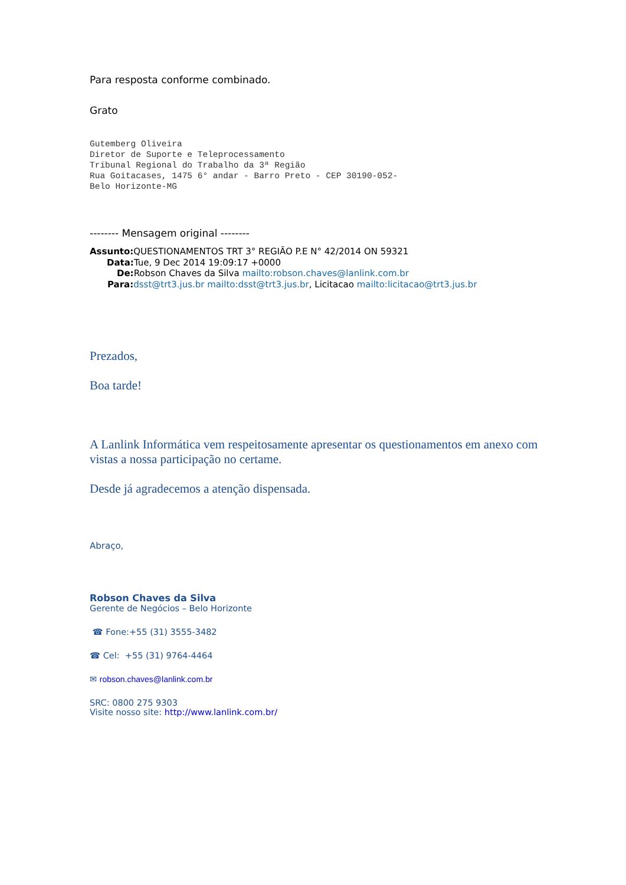Para resposta conforme combinado.
Grato
Gutemberg Oliveira Diretor de Suporte e Teleprocessamento Tribunal Regional do Trabalho da 3ª Região Rua Goitacases, 1475 6° andar - Barro Preto - CEP 30190-052- Belo Horizonte-MG
-------- Mensagem original --------
Assunto: QUESTIONAMENTOS TRT 3° REGIÃO P.E N° 42/2014 ON 59321
Data: Tue, 9 Dec 2014 19:09:17 +0000
De: Robson Chaves da Silva mailto:robson.chaves@lanlink.com.br
Para: dsst@trt3.jus.br mailto:dsst@trt3.jus.br, Licitacao mailto:licitacao@trt3.jus.br
Prezados,
Boa tarde!
A Lanlink Informática vem respeitosamente apresentar os questionamentos em anexo com vistas a nossa participação no certame.
Desde já agradecemos a atenção dispensada.
Abraço,
Robson Chaves da Silva
Gerente de Negócios – Belo Horizonte
☎ Fone:+55 (31) 3555-3482
☎ Cel: +55 (31) 9764-4464
✉ robson.chaves@lanlink.com.br
SRC: 0800 275 9303
Visite nosso site: http://www.lanlink.com.br/